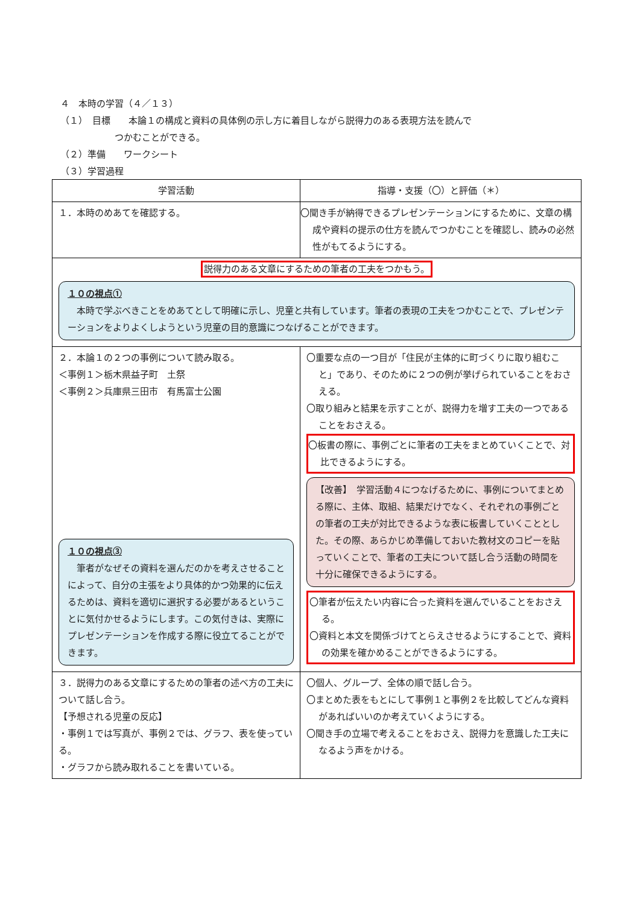４　本時の学習（４／１３）
（１）　目標　　本論１の構成と資料の具体例の示し方に着目しながら説得力のある表現方法を読んで
　　　　　　つかむことができる。
（２）準備　　ワークシート
（３）学習過程
| 学習活動 | 指導・支援（〇）と評価（＊） |
| --- | --- |
| １．本時のめあてを確認する。 | 〇聞き手が納得できるプレゼンテーションにするために、文章の構成や資料の提示の仕方を読んでつかむことを確認し、読みの必然性がもてるようにする。 |
| 説得力のある文章にするための筆者の工夫をつかもう。 １０の視点① 本時で学ぶべきことをめあてとして明確に示し、児童と共有しています。筆者の表現の工夫をつかむことで、プレゼンテーションをよりよくしようという児童の目的意識につなげることができます。 | |
| ２．本論１の２つの事例について読み取る。 ＜事例１＞栃木県益子町 土祭 ＜事例２＞兵庫県三田市 有馬富士公園 １０の視点③ 筆者がなぜその資料を選んだのかを考えさせることによって、自分の主張をより具体的かつ効果的に伝えるためは、資料を適切に選択する必要があるということに気付かせるようにします。この気付きは、実際にプレゼンテーションを作成する際に役立てることができます。 | 〇重要な点の一つ目が「住民が主体的に町づくりに取り組むこと」であり、そのために２つの例が挙げられていることをおさえる。 〇取り組みと結果を示すことが、説得力を増す工夫の一つであることをおさえる。 〇板書の際に、事例ごとに筆者の工夫をまとめていくことで、対比できるようにする。 【改善】 学習活動４につなげるために、事例についてまとめる際に、主体、取組、結果だけでなく、それぞれの事例ごとの筆者の工夫が対比できるような表に板書していくこととした。その際、あらかじめ準備しておいた教材文のコピーを貼っていくことで、筆者の工夫について話し合う活動の時間を十分に確保できるようにする。 〇筆者が伝えたい内容に合った資料を選んでいることをおさえる。 〇資料と本文を関係づけてとらえさせるようにすることで、資料の効果を確かめることができるようにする。 |
| ３．説得力のある文章にするための筆者の述べ方の工夫について話し合う。 【予想される児童の反応】 ・事例１では写真が、事例２では、グラフ、表を使っている。 ・グラフから読み取れることを書いている。 | 〇個人、グループ、全体の順で話し合う。 〇まとめた表をもとにして事例１と事例２を比較してどんな資料があればいいのか考えていくようにする。 〇聞き手の立場で考えることをおさえ、説得力を意識した工夫になるよう声をかける。 |